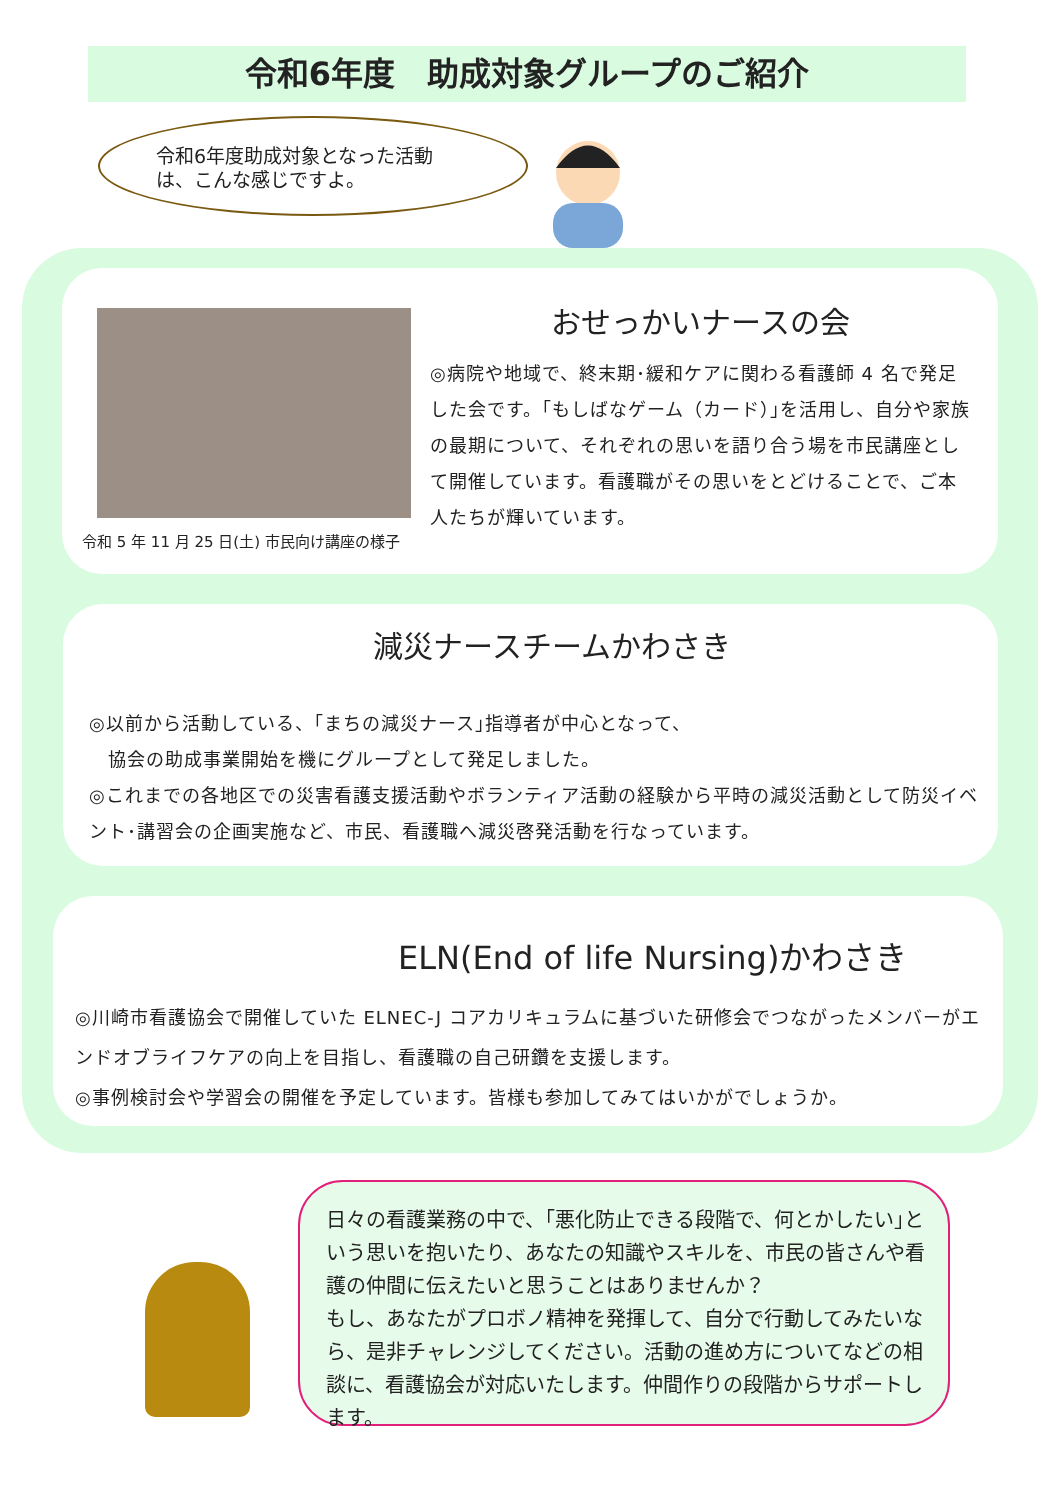令和6年度　助成対象グループのご紹介
令和6年度助成対象となった活動
は、こんな感じですよ。
令和 5 年 11 月 25 日(土) 市民向け講座の様子
おせっかいナースの会
◎病院や地域で、終末期･緩和ケアに関わる看護師 4 名で発足した会です。｢もしばなゲーム（カード）｣を活用し、自分や家族の最期について、それぞれの思いを語り合う場を市民講座として開催しています。看護職がその思いをとどけることで、ご本人たちが輝いています。
減災ナースチームかわさき
◎以前から活動している、｢まちの減災ナース｣指導者が中心となって、
　協会の助成事業開始を機にグループとして発足しました。
◎これまでの各地区での災害看護支援活動やボランティア活動の経験から平時の減災活動として防災イベント･講習会の企画実施など、市民、看護職へ減災啓発活動を行なっています。
ELN(End of life Nursing)かわさき
◎川崎市看護協会で開催していた ELNEC-J コアカリキュラムに基づいた研修会でつながったメンバーがエンドオブライフケアの向上を目指し、看護職の自己研鑽を支援します。
◎事例検討会や学習会の開催を予定しています。皆様も参加してみてはいかがでしょうか。
日々の看護業務の中で、｢悪化防止できる段階で、何とかしたい｣という思いを抱いたり、あなたの知識やスキルを、市民の皆さんや看護の仲間に伝えたいと思うことはありませんか？
もし、あなたがプロボノ精神を発揮して、自分で行動してみたいなら、是非チャレンジしてください。活動の進め方についてなどの相談に、看護協会が対応いたします。仲間作りの段階からサポートします。